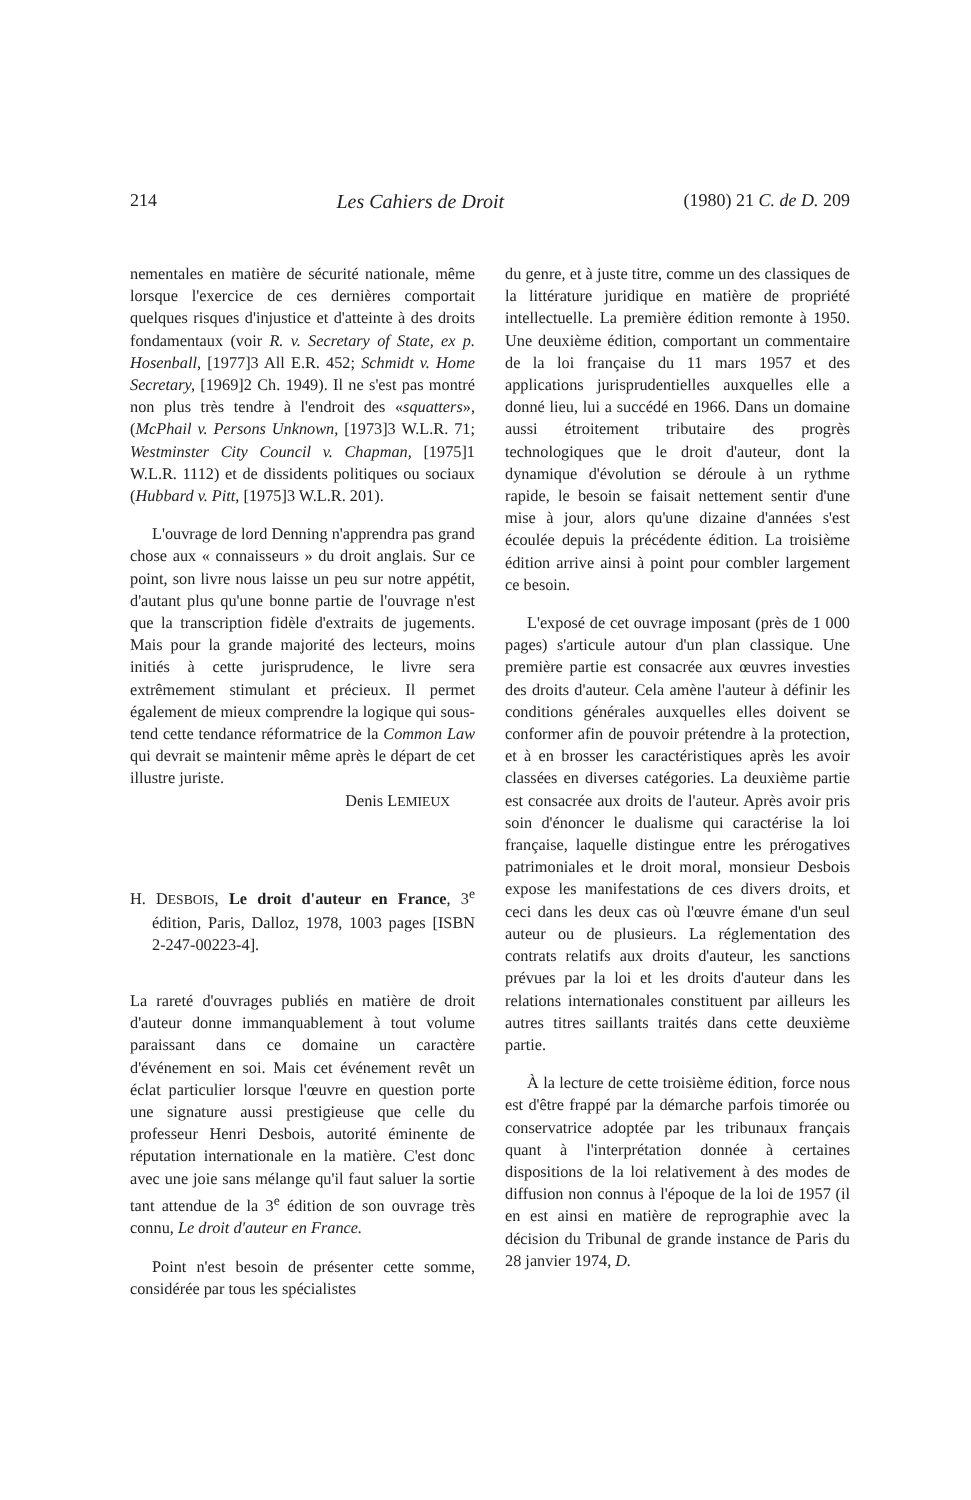214 Les Cahiers de Droit (1980) 21 C. de D. 209
nementales en matière de sécurité nationale, même lorsque l'exercice de ces dernières comportait quelques risques d'injustice et d'atteinte à des droits fondamentaux (voir R. v. Secretary of State, ex p. Hosenball, [1977]3 All E.R. 452; Schmidt v. Home Secretary, [1969]2 Ch. 1949). Il ne s'est pas montré non plus très tendre à l'endroit des «squatters», (McPhail v. Persons Unknown, [1973]3 W.L.R. 71; Westminster City Council v. Chapman, [1975]1 W.L.R. 1112) et de dissidents politiques ou sociaux (Hubbard v. Pitt, [1975]3 W.L.R. 201).
L'ouvrage de lord Denning n'apprendra pas grand chose aux « connaisseurs » du droit anglais. Sur ce point, son livre nous laisse un peu sur notre appétit, d'autant plus qu'une bonne partie de l'ouvrage n'est que la transcription fidèle d'extraits de jugements. Mais pour la grande majorité des lecteurs, moins initiés à cette jurisprudence, le livre sera extrêmement stimulant et précieux. Il permet également de mieux comprendre la logique qui sous-tend cette tendance réformatrice de la Common Law qui devrait se maintenir même après le départ de cet illustre juriste.
Denis LEMIEUX
H. DESBOIS, Le droit d'auteur en France, 3<sup>e</sup> édition, Paris, Dalloz, 1978, 1003 pages [ISBN 2-247-00223-4].
La rareté d'ouvrages publiés en matière de droit d'auteur donne immanquablement à tout volume paraissant dans ce domaine un caractère d'événement en soi. Mais cet événement revêt un éclat particulier lorsque l'œuvre en question porte une signature aussi prestigieuse que celle du professeur Henri Desbois, autorité éminente de réputation internationale en la matière. C'est donc avec une joie sans mélange qu'il faut saluer la sortie tant attendue de la 3<sup>e</sup> édition de son ouvrage très connu, Le droit d'auteur en France.
Point n'est besoin de présenter cette somme, considérée par tous les spécialistes
du genre, et à juste titre, comme un des classiques de la littérature juridique en matière de propriété intellectuelle. La première édition remonte à 1950. Une deuxième édition, comportant un commentaire de la loi française du 11 mars 1957 et des applications jurisprudentielles auxquelles elle a donné lieu, lui a succédé en 1966. Dans un domaine aussi étroitement tributaire des progrès technologiques que le droit d'auteur, dont la dynamique d'évolution se déroule à un rythme rapide, le besoin se faisait nettement sentir d'une mise à jour, alors qu'une dizaine d'années s'est écoulée depuis la précédente édition. La troisième édition arrive ainsi à point pour combler largement ce besoin.
L'exposé de cet ouvrage imposant (près de 1 000 pages) s'articule autour d'un plan classique. Une première partie est consacrée aux œuvres investies des droits d'auteur. Cela amène l'auteur à définir les conditions générales auxquelles elles doivent se conformer afin de pouvoir prétendre à la protection, et à en brosser les caractéristiques après les avoir classées en diverses catégories. La deuxième partie est consacrée aux droits de l'auteur. Après avoir pris soin d'énoncer le dualisme qui caractérise la loi française, laquelle distingue entre les prérogatives patrimoniales et le droit moral, monsieur Desbois expose les manifestations de ces divers droits, et ceci dans les deux cas où l'œuvre émane d'un seul auteur ou de plusieurs. La réglementation des contrats relatifs aux droits d'auteur, les sanctions prévues par la loi et les droits d'auteur dans les relations internationales constituent par ailleurs les autres titres saillants traités dans cette deuxième partie.
À la lecture de cette troisième édition, force nous est d'être frappé par la démarche parfois timorée ou conservatrice adoptée par les tribunaux français quant à l'interprétation donnée à certaines dispositions de la loi relativement à des modes de diffusion non connus à l'époque de la loi de 1957 (il en est ainsi en matière de reprographie avec la décision du Tribunal de grande instance de Paris du 28 janvier 1974, D.